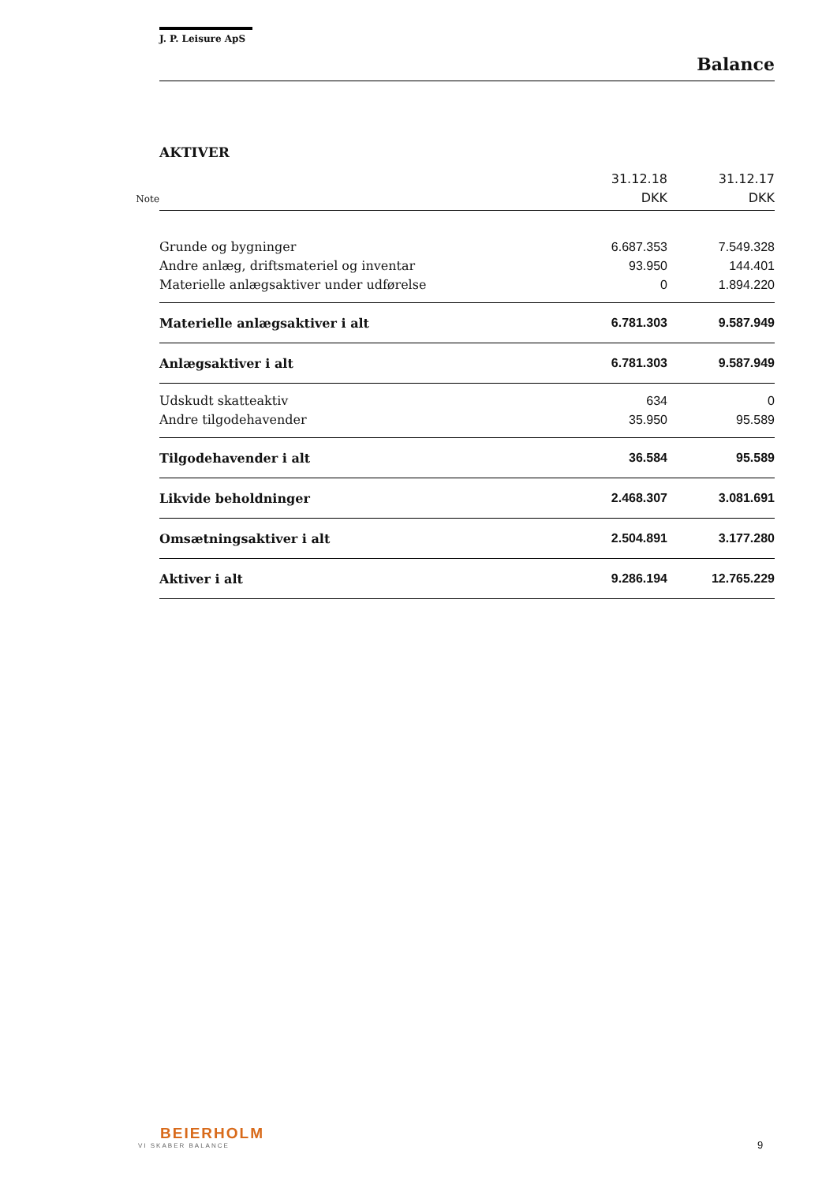J. P. Leisure ApS
Balance
AKTIVER
| Note | | 31.12.18 DKK | 31.12.17 DKK |
| --- | --- | --- | --- |
| | Grunde og bygninger | 6.687.353 | 7.549.328 |
| | Andre anlæg, driftsmateriel og inventar | 93.950 | 144.401 |
| | Materielle anlægsaktiver under udførelse | 0 | 1.894.220 |
| | Materielle anlægsaktiver i alt | 6.781.303 | 9.587.949 |
| | Anlægsaktiver i alt | 6.781.303 | 9.587.949 |
| | Udskudt skatteaktiv | 634 | 0 |
| | Andre tilgodehavender | 35.950 | 95.589 |
| | Tilgodehavender i alt | 36.584 | 95.589 |
| | Likvide beholdninger | 2.468.307 | 3.081.691 |
| | Omsætningsaktiver i alt | 2.504.891 | 3.177.280 |
| | Aktiver i alt | 9.286.194 | 12.765.229 |
BEIERHOLM
VI SKABER BALANCE
9